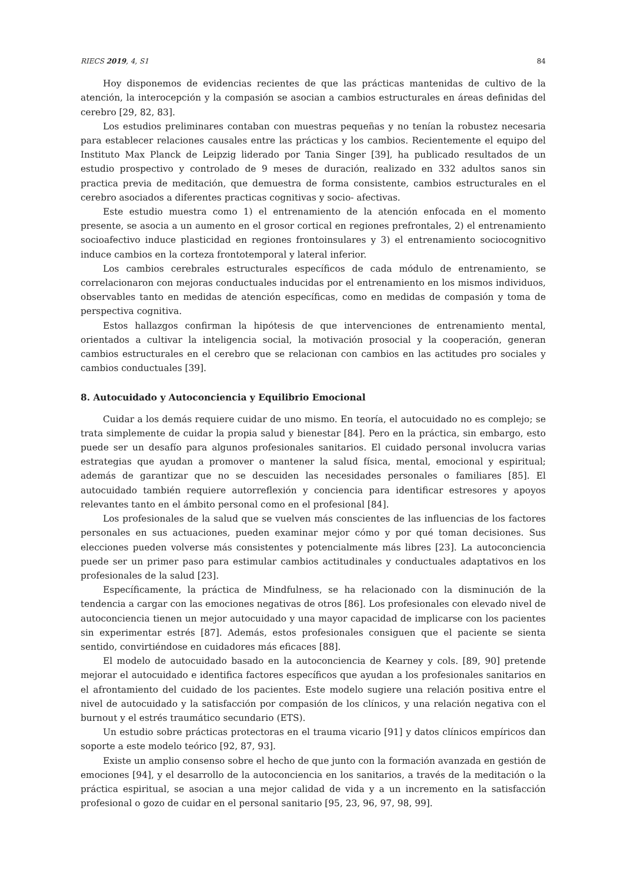RIECS 2019, 4, S1 84
Hoy disponemos de evidencias recientes de que las prácticas mantenidas de cultivo de la atención, la interocepción y la compasión se asocian a cambios estructurales en áreas definidas del cerebro [29, 82, 83].
Los estudios preliminares contaban con muestras pequeñas y no tenían la robustez necesaria para establecer relaciones causales entre las prácticas y los cambios. Recientemente el equipo del Instituto Max Planck de Leipzig liderado por Tania Singer [39], ha publicado resultados de un estudio prospectivo y controlado de 9 meses de duración, realizado en 332 adultos sanos sin practica previa de meditación, que demuestra de forma consistente, cambios estructurales en el cerebro asociados a diferentes practicas cognitivas y socio- afectivas.
Este estudio muestra como 1) el entrenamiento de la atención enfocada en el momento presente, se asocia a un aumento en el grosor cortical en regiones prefrontales, 2) el entrenamiento socioafectivo induce plasticidad en regiones frontoinsulares y 3) el entrenamiento sociocognitivo induce cambios en la corteza frontotemporal y lateral inferior.
Los cambios cerebrales estructurales específicos de cada módulo de entrenamiento, se correlacionaron con mejoras conductuales inducidas por el entrenamiento en los mismos individuos, observables tanto en medidas de atención específicas, como en medidas de compasión y toma de perspectiva cognitiva.
Estos hallazgos confirman la hipótesis de que intervenciones de entrenamiento mental, orientados a cultivar la inteligencia social, la motivación prosocial y la cooperación, generan cambios estructurales en el cerebro que se relacionan con cambios en las actitudes pro sociales y cambios conductuales [39].
8. Autocuidado y Autoconciencia y Equilibrio Emocional
Cuidar a los demás requiere cuidar de uno mismo. En teoría, el autocuidado no es complejo; se trata simplemente de cuidar la propia salud y bienestar [84]. Pero en la práctica, sin embargo, esto puede ser un desafío para algunos profesionales sanitarios. El cuidado personal involucra varias estrategias que ayudan a promover o mantener la salud física, mental, emocional y espiritual; además de garantizar que no se descuiden las necesidades personales o familiares [85]. El autocuidado también requiere autorreflexión y conciencia para identificar estresores y apoyos relevantes tanto en el ámbito personal como en el profesional [84].
Los profesionales de la salud que se vuelven más conscientes de las influencias de los factores personales en sus actuaciones, pueden examinar mejor cómo y por qué toman decisiones. Sus elecciones pueden volverse más consistentes y potencialmente más libres [23]. La autoconciencia puede ser un primer paso para estimular cambios actitudinales y conductuales adaptativos en los profesionales de la salud [23].
Específicamente, la práctica de Mindfulness, se ha relacionado con la disminución de la tendencia a cargar con las emociones negativas de otros [86]. Los profesionales con elevado nivel de autoconciencia tienen un mejor autocuidado y una mayor capacidad de implicarse con los pacientes sin experimentar estrés [87]. Además, estos profesionales consiguen que el paciente se sienta sentido, convirtiéndose en cuidadores más eficaces [88].
El modelo de autocuidado basado en la autoconciencia de Kearney y cols. [89, 90] pretende mejorar el autocuidado e identifica factores específicos que ayudan a los profesionales sanitarios en el afrontamiento del cuidado de los pacientes. Este modelo sugiere una relación positiva entre el nivel de autocuidado y la satisfacción por compasión de los clínicos, y una relación negativa con el burnout y el estrés traumático secundario (ETS).
Un estudio sobre prácticas protectoras en el trauma vicario [91] y datos clínicos empíricos dan soporte a este modelo teórico [92, 87, 93].
Existe un amplio consenso sobre el hecho de que junto con la formación avanzada en gestión de emociones [94], y el desarrollo de la autoconciencia en los sanitarios, a través de la meditación o la práctica espiritual, se asocian a una mejor calidad de vida y a un incremento en la satisfacción profesional o gozo de cuidar en el personal sanitario [95, 23, 96, 97, 98, 99].